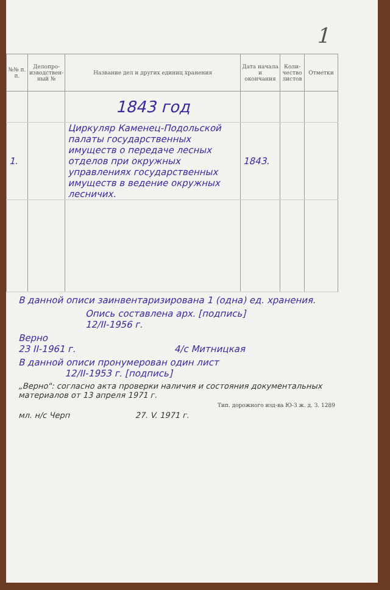1
| №№ п. п. | Делопро-изводствен-ный № | Название дел и других единиц хранения | Дата начала и окончания | Коли-чество листов | Отметки |
| --- | --- | --- | --- | --- | --- |
| | | 1843 год | | | |
| 1. | | Циркуляр Каменец-Подольской палаты государственных имуществ о передаче лесных отделов при окружных управлениях государственных имуществ в ведение окружных лесничих. | 1843. | | |
В данной описи заинвентаризирована 1 (одна) ед. хранения.
Опись составлена арх. [подпись]
12/II-1956 г.
Верно
23 II-1961 г. 4/с Митницкая
В данной описи пронумерован один лист
12/II-1953 г. [подпись]
„Верно": согласно акта проверки наличия и состояния документальных материалов от 13 апреля 1971 г.
Тип. дорожного изд-ва Ю-З ж. д. З. 1289
мл. н/с Черп 27. V. 1971 г.